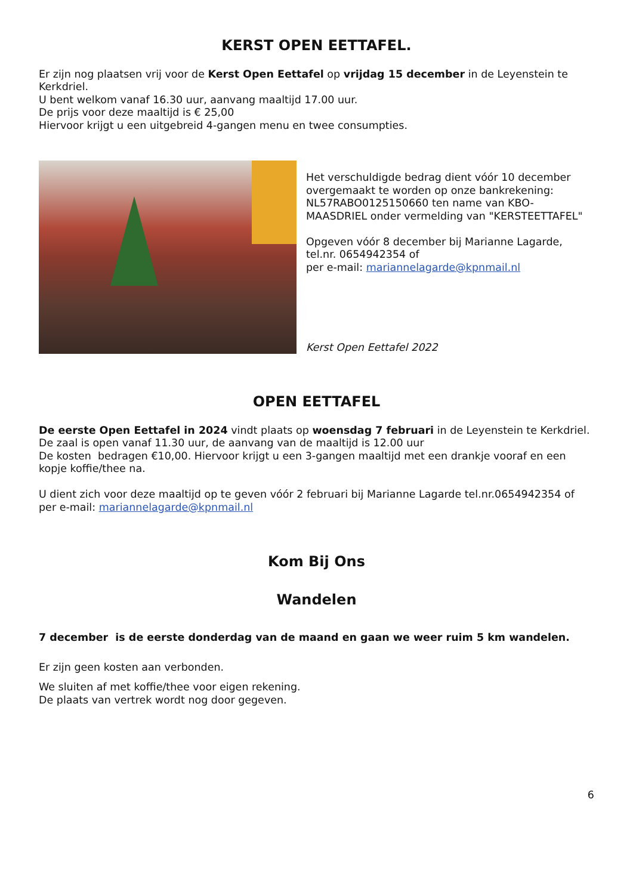KERST OPEN EETTAFEL.
Er zijn nog plaatsen vrij voor de Kerst Open Eettafel op vrijdag 15 december in de Leyenstein te Kerkdriel.
U bent welkom vanaf 16.30 uur, aanvang maaltijd 17.00 uur.
De prijs voor deze maaltijd is € 25,00
Hiervoor krijgt u een uitgebreid 4-gangen menu en twee consumpties.
Het verschuldigde bedrag dient vóór 10 december overgemaakt te worden op onze bankrekening: NL57RABO0125150660 ten name van KBO-MAASDRIEL onder vermelding van "KERSTEETTAFEL"
Opgeven vóór 8 december bij Marianne Lagarde, tel.nr. 0654942354 of
per e-mail: mariannelagarde@kpnmail.nl
Kerst Open Eettafel 2022
OPEN EETTAFEL
De eerste Open Eettafel in 2024 vindt plaats op woensdag 7 februari in de Leyenstein te Kerkdriel.
De zaal is open vanaf 11.30 uur, de aanvang van de maaltijd is 12.00 uur
De kosten bedragen €10,00. Hiervoor krijgt u een 3-gangen maaltijd met een drankje vooraf en een kopje koffie/thee na.
U dient zich voor deze maaltijd op te geven vóór 2 februari bij Marianne Lagarde tel.nr.0654942354 of per e-mail: mariannelagarde@kpnmail.nl
Kom Bij Ons
Wandelen
7 december is de eerste donderdag van de maand en gaan we weer ruim 5 km wandelen.
Er zijn geen kosten aan verbonden.
We sluiten af met koffie/thee voor eigen rekening.
De plaats van vertrek wordt nog door gegeven.
6